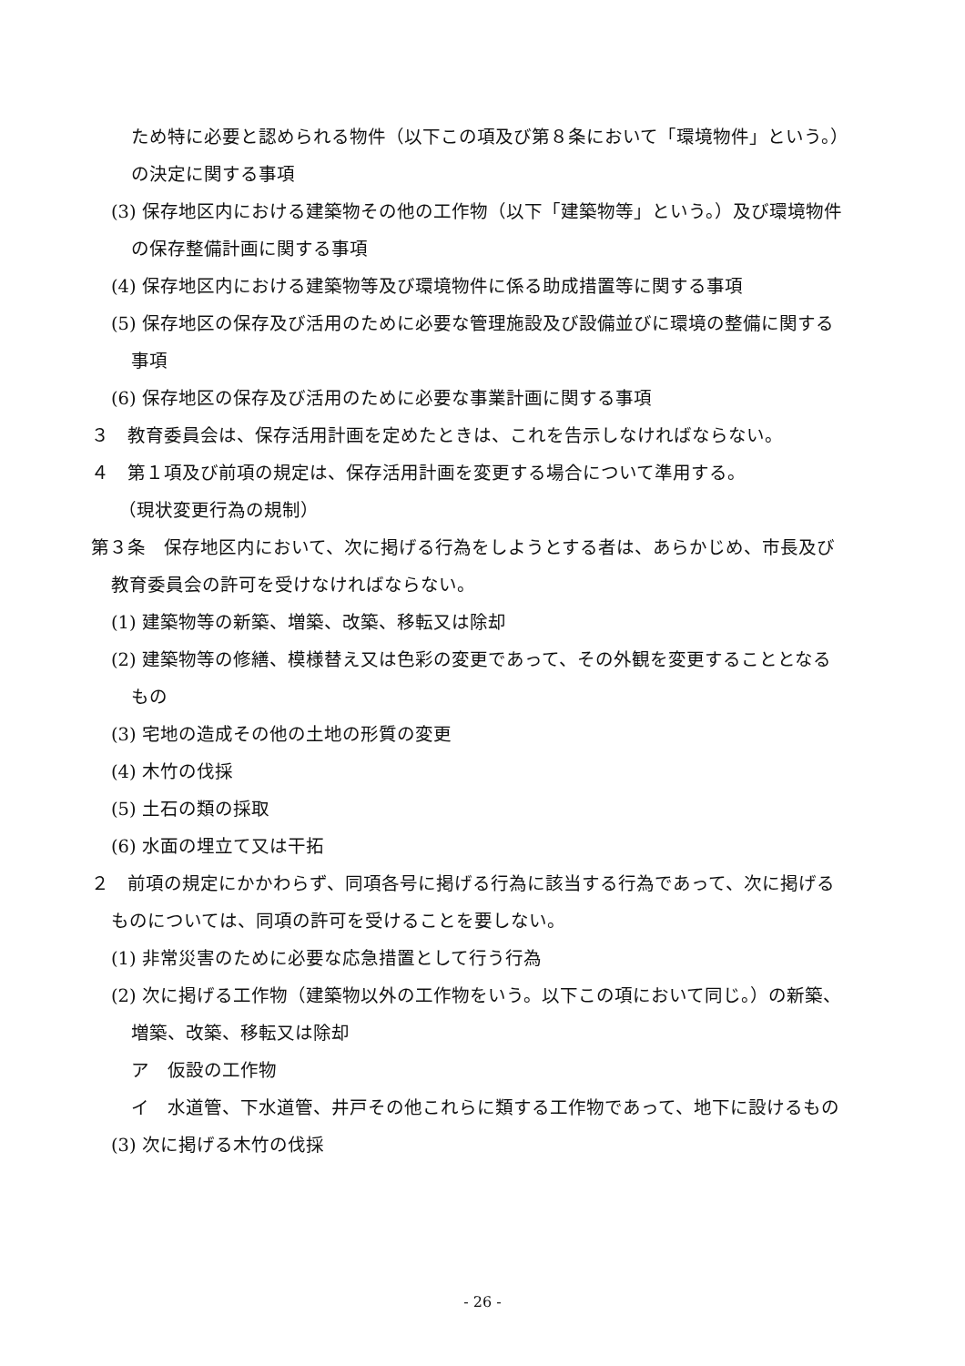ため特に必要と認められる物件（以下この項及び第８条において「環境物件」という。）の決定に関する事項
(3) 保存地区内における建築物その他の工作物（以下「建築物等」という。）及び環境物件の保存整備計画に関する事項
(4) 保存地区内における建築物等及び環境物件に係る助成措置等に関する事項
(5) 保存地区の保存及び活用のために必要な管理施設及び設備並びに環境の整備に関する事項
(6) 保存地区の保存及び活用のために必要な事業計画に関する事項
３　教育委員会は、保存活用計画を定めたときは、これを告示しなければならない。
４　第１項及び前項の規定は、保存活用計画を変更する場合について準用する。
（現状変更行為の規制）
第３条　保存地区内において、次に掲げる行為をしようとする者は、あらかじめ、市長及び教育委員会の許可を受けなければならない。
(1) 建築物等の新築、増築、改築、移転又は除却
(2) 建築物等の修繕、模様替え又は色彩の変更であって、その外観を変更することとなるもの
(3) 宅地の造成その他の土地の形質の変更
(4) 木竹の伐採
(5) 土石の類の採取
(6) 水面の埋立て又は干拓
２　前項の規定にかかわらず、同項各号に掲げる行為に該当する行為であって、次に掲げるものについては、同項の許可を受けることを要しない。
(1) 非常災害のために必要な応急措置として行う行為
(2) 次に掲げる工作物（建築物以外の工作物をいう。以下この項において同じ。）の新築、増築、改築、移転又は除却
ア　仮設の工作物
イ　水道管、下水道管、井戸その他これらに類する工作物であって、地下に設けるもの
(3) 次に掲げる木竹の伐採
- 26 -